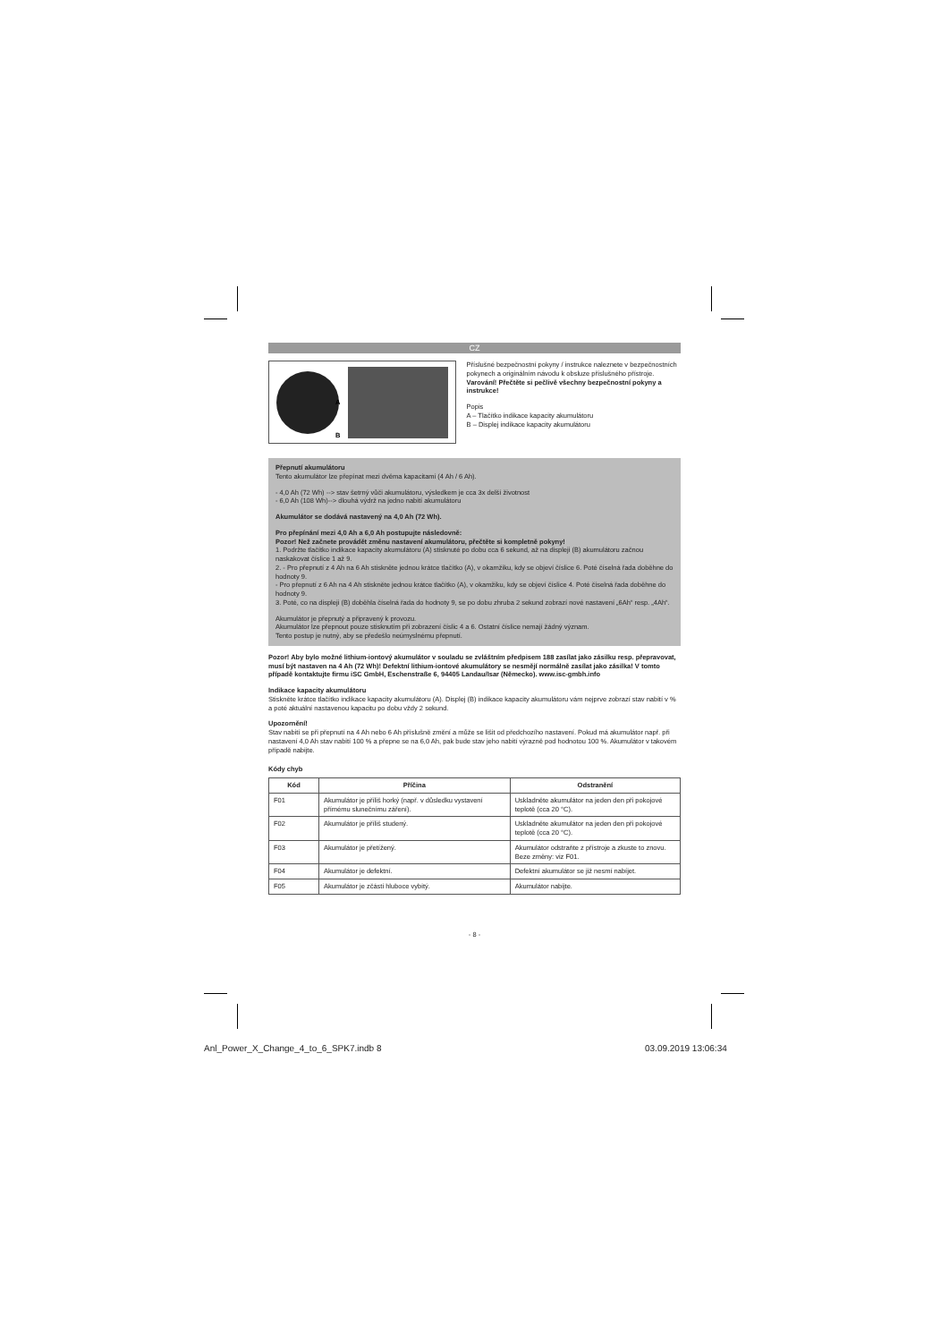CZ
A
B
Příslušné bezpečnostní pokyny / instrukce naleznete v bezpečnostních pokynech a originálním návodu k obsluze příslušného přístroje. Varování! Přečtěte si pečlivě všechny bezpečnostní pokyny a instrukce!
Popis
A – Tlačítko indikace kapacity akumulátoru
B – Displej indikace kapacity akumulátoru
Přepnutí akumulátoru
Tento akumulátor lze přepínat mezi dvěma kapacitami (4 Ah / 6 Ah).
- 4,0 Ah (72 Wh) --> stav šetrný vůči akumulátoru, výsledkem je cca 3x delší životnost
- 6,0 Ah (108 Wh)--> dlouhá výdrž na jedno nabití akumulátoru
Akumulátor se dodává nastavený na 4,0 Ah (72 Wh).
Pro přepínání mezi 4,0 Ah a 6,0 Ah postupujte následovně:
Pozor! Než začnete provádět změnu nastavení akumulátoru, přečtěte si kompletně pokyny!
1. Podržte tlačítko indikace kapacity akumulátoru (A) stisknuté po dobu cca 6 sekund, až na displeji (B) akumulátoru začnou naskakovat číslice 1 až 9.
2. - Pro přepnutí z 4 Ah na 6 Ah stiskněte jednou krátce tlačítko (A), v okamžiku, kdy se objeví číslice 6. Poté číselná řada doběhne do hodnoty 9.
- Pro přepnutí z 6 Ah na 4 Ah stiskněte jednou krátce tlačítko (A), v okamžiku, kdy se objeví číslice 4. Poté číselná řada doběhne do hodnoty 9.
3. Poté, co na displeji (B) doběhla číselná řada do hodnoty 9, se po dobu zhruba 2 sekund zobrazí nové nastavení „6Ah“ resp. „4Ah“.
Akumulátor je přepnutý a připravený k provozu.
Akumulátor lze přepnout pouze stisknutím při zobrazení číslic 4 a 6. Ostatní číslice nemají žádný význam.
Tento postup je nutný, aby se předešlo neúmyslnému přepnutí.
Pozor! Aby bylo možné lithium-iontový akumulátor v souladu se zvláštním předpisem 188 zasílat jako zásilku resp. přepravovat, musí být nastaven na 4 Ah (72 Wh)! Defektní lithium-iontové akumulátory se nesmějí normálně zasílat jako zásilka! V tomto případě kontaktujte firmu iSC GmbH, Eschenstraße 6, 94405 Landau/Isar (Německo). www.isc-gmbh.info
Indikace kapacity akumulátoru
Stiskněte krátce tlačítko indikace kapacity akumulátoru (A). Displej (B) indikace kapacity akumulátoru vám nejprve zobrazí stav nabití v % a poté aktuální nastavenou kapacitu po dobu vždy 2 sekund.
Upozornění!
Stav nabití se při přepnutí na 4 Ah nebo 6 Ah příslušně změní a může se lišit od předchozího nastavení. Pokud má akumulátor např. při nastavení 4,0 Ah stav nabití 100 % a přepne se na 6,0 Ah, pak bude stav jeho nabití výrazně pod hodnotou 100 %. Akumulátor v takovém případě nabijte.
Kódy chyb
| Kód | Příčina | Odstranění |
| --- | --- | --- |
| F01 | Akumulátor je příliš horký (např. v důsledku vystavení přímému slunečnímu záření). | Uskladněte akumulátor na jeden den při pokojové teplotě (cca 20 °C). |
| F02 | Akumulátor je příliš studený. | Uskladněte akumulátor na jeden den při pokojové teplotě (cca 20 °C). |
| F03 | Akumulátor je přetížený. | Akumulátor odstraňte z přístroje a zkuste to znovu. Beze změny: viz F01. |
| F04 | Akumulátor je defektní. | Defektní akumulátor se již nesmí nabíjet. |
| F05 | Akumulátor je zčásti hluboce vybitý. | Akumulátor nabijte. |
- 8 -
Anl_Power_X_Change_4_to_6_SPK7.indb 8
03.09.2019 13:06:34